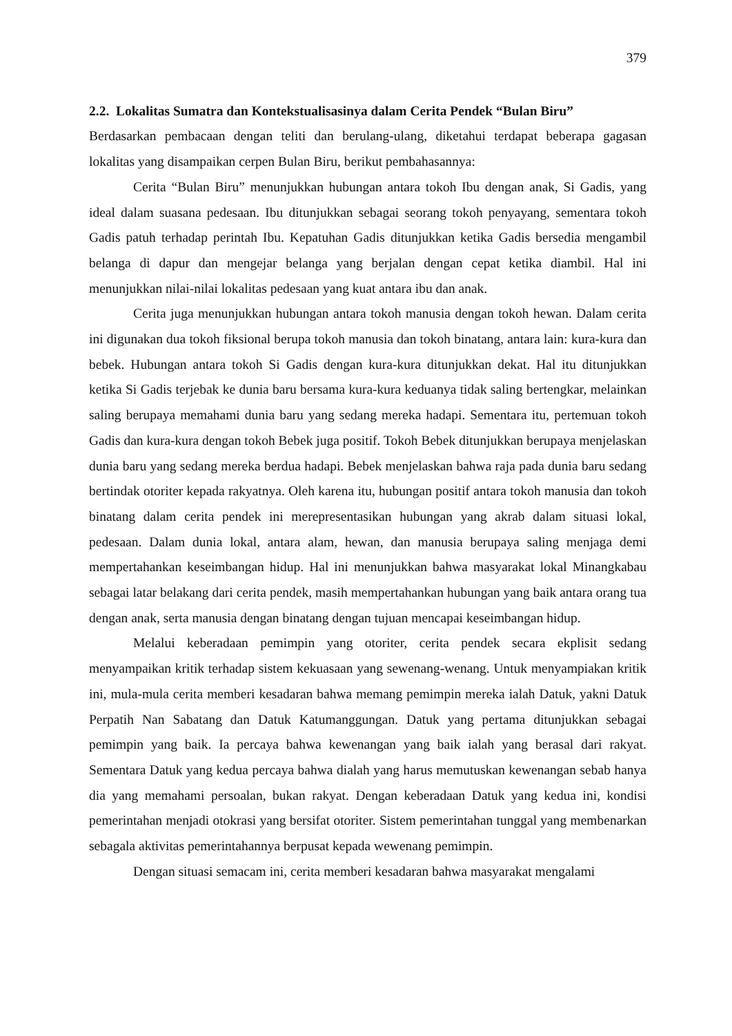379
2.2. Lokalitas Sumatra dan Kontekstualisasinya dalam Cerita Pendek “Bulan Biru”
Berdasarkan pembacaan dengan teliti dan berulang-ulang, diketahui terdapat beberapa gagasan lokalitas yang disampaikan cerpen Bulan Biru, berikut pembahasannya:
Cerita “Bulan Biru” menunjukkan hubungan antara tokoh Ibu dengan anak, Si Gadis, yang ideal dalam suasana pedesaan. Ibu ditunjukkan sebagai seorang tokoh penyayang, sementara tokoh Gadis patuh terhadap perintah Ibu. Kepatuhan Gadis ditunjukkan ketika Gadis bersedia mengambil belanga di dapur dan mengejar belanga yang berjalan dengan cepat ketika diambil. Hal ini menunjukkan nilai-nilai lokalitas pedesaan yang kuat antara ibu dan anak.
Cerita juga menunjukkan hubungan antara tokoh manusia dengan tokoh hewan. Dalam cerita ini digunakan dua tokoh fiksional berupa tokoh manusia dan tokoh binatang, antara lain: kura-kura dan bebek. Hubungan antara tokoh Si Gadis dengan kura-kura ditunjukkan dekat. Hal itu ditunjukkan ketika Si Gadis terjebak ke dunia baru bersama kura-kura keduanya tidak saling bertengkar, melainkan saling berupaya memahami dunia baru yang sedang mereka hadapi. Sementara itu, pertemuan tokoh Gadis dan kura-kura dengan tokoh Bebek juga positif. Tokoh Bebek ditunjukkan berupaya menjelaskan dunia baru yang sedang mereka berdua hadapi. Bebek menjelaskan bahwa raja pada dunia baru sedang bertindak otoriter kepada rakyatnya. Oleh karena itu, hubungan positif antara tokoh manusia dan tokoh binatang dalam cerita pendek ini merepresentasikan hubungan yang akrab dalam situasi lokal, pedesaan. Dalam dunia lokal, antara alam, hewan, dan manusia berupaya saling menjaga demi mempertahankan keseimbangan hidup. Hal ini menunjukkan bahwa masyarakat lokal Minangkabau sebagai latar belakang dari cerita pendek, masih mempertahankan hubungan yang baik antara orang tua dengan anak, serta manusia dengan binatang dengan tujuan mencapai keseimbangan hidup.
Melalui keberadaan pemimpin yang otoriter, cerita pendek secara ekplisit sedang menyampaikan kritik terhadap sistem kekuasaan yang sewenang-wenang. Untuk menyampiakan kritik ini, mula-mula cerita memberi kesadaran bahwa memang pemimpin mereka ialah Datuk, yakni Datuk Perpatih Nan Sabatang dan Datuk Katumanggungan. Datuk yang pertama ditunjukkan sebagai pemimpin yang baik. Ia percaya bahwa kewenangan yang baik ialah yang berasal dari rakyat. Sementara Datuk yang kedua percaya bahwa dialah yang harus memutuskan kewenangan sebab hanya dia yang memahami persoalan, bukan rakyat. Dengan keberadaan Datuk yang kedua ini, kondisi pemerintahan menjadi otokrasi yang bersifat otoriter. Sistem pemerintahan tunggal yang membenarkan sebagala aktivitas pemerintahannya berpusat kepada wewenang pemimpin.
Dengan situasi semacam ini, cerita memberi kesadaran bahwa masyarakat mengalami